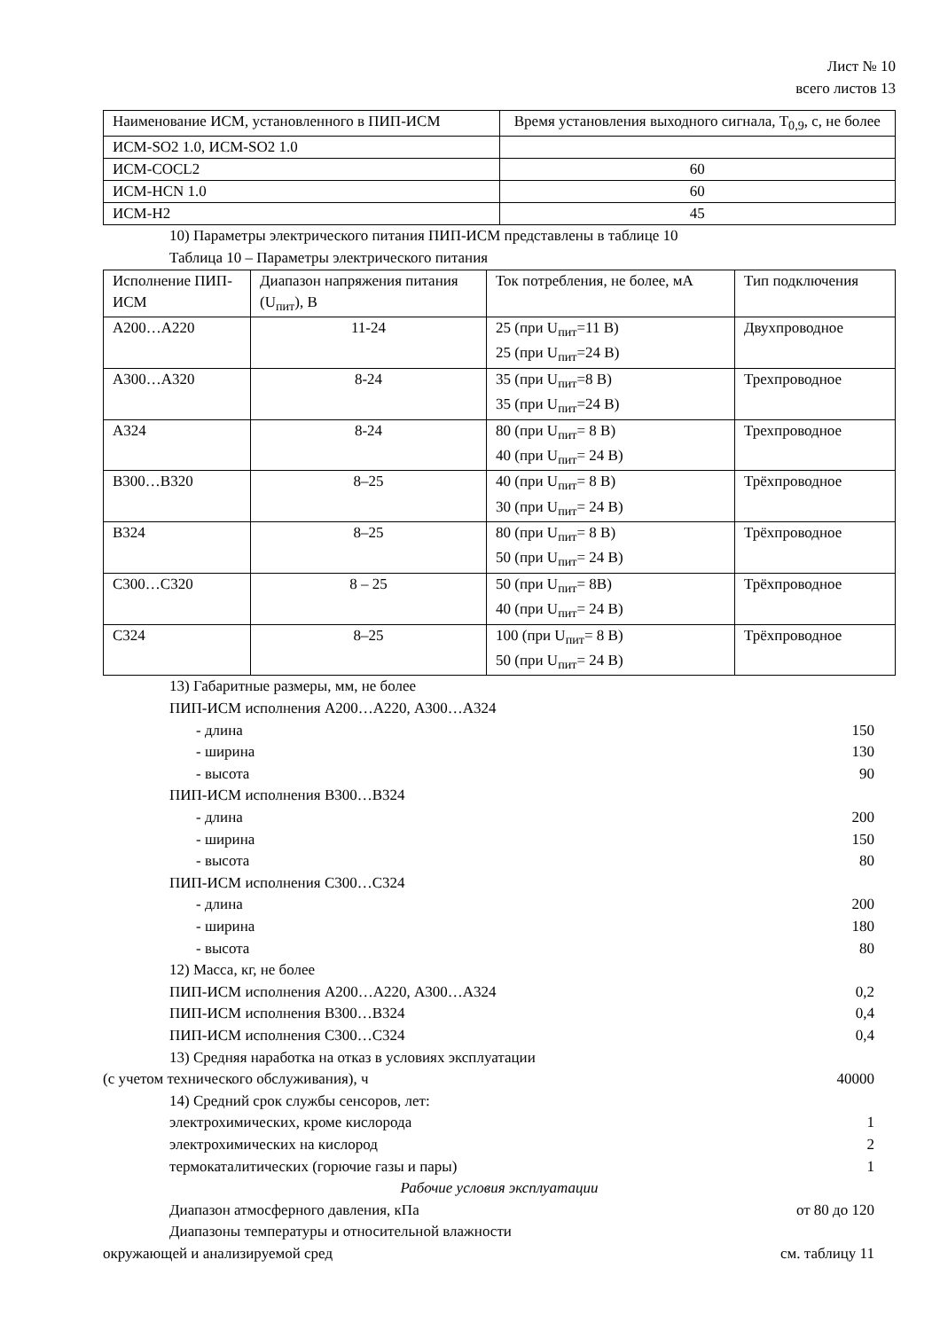Лист № 10
всего листов 13
| Наименование ИСМ, установленного в ПИП-ИСМ | Время установления выходного сигнала, T<sub>0,9</sub>, с, не более |
| --- | --- |
| ИСМ-SO2 1.0, ИСМ-SO2 1.0 | |
| ИСМ-COCL2 | 60 |
| ИСМ-HCN 1.0 | 60 |
| ИСМ-H2 | 45 |
10) Параметры электрического питания ПИП-ИСМ представлены в таблице 10
Таблица 10 – Параметры электрического питания
| Исполнение ПИП-ИСМ | Диапазон напряжения питания (U<sub>пит</sub>), В | Ток потребления, не более, мА | Тип подключения |
| --- | --- | --- | --- |
| А200…А220 | 11-24 | 25 (при U<sub>пит</sub>=11 В) 25 (при U<sub>пит</sub>=24 В) | Двухпроводное |
| А300…А320 | 8-24 | 35 (при U<sub>пит</sub>=8 В) 35 (при U<sub>пит</sub>=24 В) | Трехпроводное |
| А324 | 8-24 | 80 (при U<sub>пит</sub>= 8 В) 40 (при U<sub>пит</sub>= 24 В) | Трехпроводное |
| В300…В320 | 8–25 | 40 (при U<sub>пит</sub>= 8 В) 30 (при U<sub>пит</sub>= 24 В) | Трёхпроводное |
| В324 | 8–25 | 80 (при U<sub>пит</sub>= 8 В) 50 (при U<sub>пит</sub>= 24 В) | Трёхпроводное |
| С300…С320 | 8 – 25 | 50 (при U<sub>пит</sub>= 8В) 40 (при U<sub>пит</sub>= 24 В) | Трёхпроводное |
| С324 | 8–25 | 100 (при U<sub>пит</sub>= 8 В) 50 (при U<sub>пит</sub>= 24 В) | Трёхпроводное |
13) Габаритные размеры, мм, не более
ПИП-ИСМ исполнения А200…А220, А300…А324
- длина 150
- ширина 130
- высота 90
ПИП-ИСМ исполнения В300…В324
- длина 200
- ширина 150
- высота 80
ПИП-ИСМ исполнения С300…С324
- длина 200
- ширина 180
- высота 80
12) Масса, кг, не более
ПИП-ИСМ исполнения А200…А220, А300…А324
0,2
ПИП-ИСМ исполнения В300…В324 0,4
ПИП-ИСМ исполнения С300…С324 0,4
13) Средняя наработка на отказ в условиях эксплуатации
(с учетом технического обслуживания), ч
40000
14) Средний срок службы сенсоров, лет:
электрохимических, кроме кислорода
1
электрохимических на кислород 2
термокаталитических (горючие газы и пары)
1
Рабочие условия эксплуатации
Диапазон атмосферного давления, кПа
от 80 до 120
Диапазоны температуры и относительной влажности
окружающей и анализируемой сред
см. таблицу 11